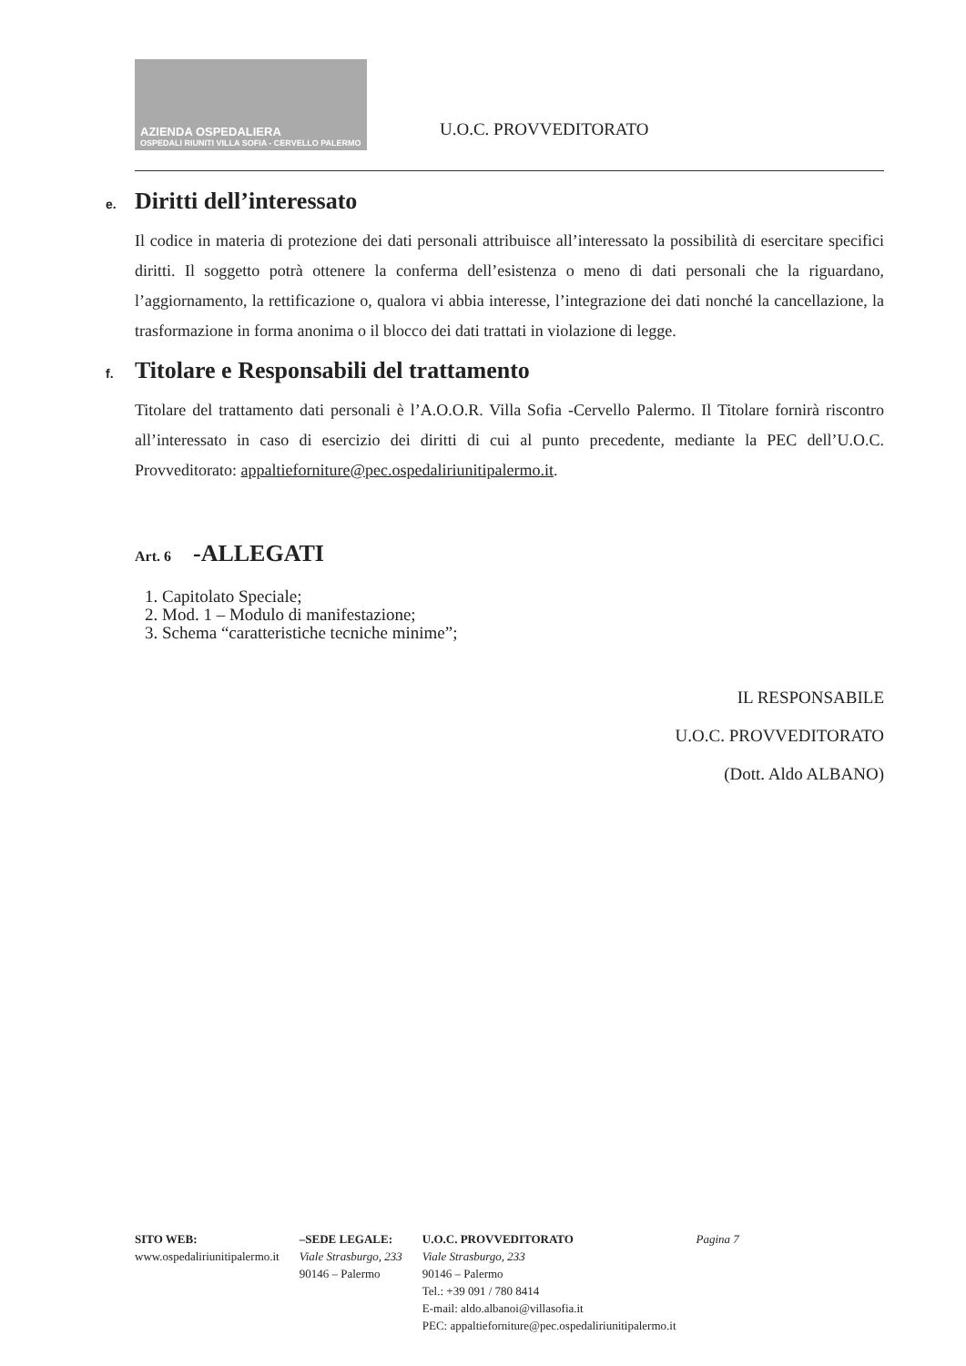AZIENDA OSPEDALIERA
OSPEDALI RIUNITI VILLA SOFIA - CERVELLO PALERMO
U.O.C. PROVVEDITORATO
e. Diritti dell’interessato
Il codice in materia di protezione dei dati personali attribuisce all’interessato la possibilità di esercitare specifici diritti. Il soggetto potrà ottenere la conferma dell’esistenza o meno di dati personali che la riguardano, l’aggiornamento, la rettificazione o, qualora vi abbia interesse, l’integrazione dei dati nonché la cancellazione, la trasformazione in forma anonima o il blocco dei dati trattati in violazione di legge.
f. Titolare e Responsabili del trattamento
Titolare del trattamento dati personali è l’A.O.O.R. Villa Sofia -Cervello Palermo. Il Titolare fornirà riscontro all’interessato in caso di esercizio dei diritti di cui al punto precedente, mediante la PEC dell’U.O.C. Provveditorato: appaltieforniture@pec.ospedaliriunitipalermo.it.
Art. 6 -ALLEGATI
1. Capitolato Speciale;
2. Mod. 1 – Modulo di manifestazione;
3. Schema “caratteristiche tecniche minime”;
IL RESPONSABILE
U.O.C. PROVVEDITORATO
(Dott. Aldo ALBANO)
SITO WEB:
www.ospedaliriunitipalermo.it
–SEDE LEGALE:
Viale Strasburgo, 233
90146 – Palermo
U.O.C. PROVVEDITORATO
Viale Strasburgo, 233
90146 – Palermo
Tel.: +39 091 / 780 8414
E-mail: aldo.albanoi@villasofia.it
PEC: appaltieforniture@pec.ospedaliriunitipalermo.it
Pagina 7